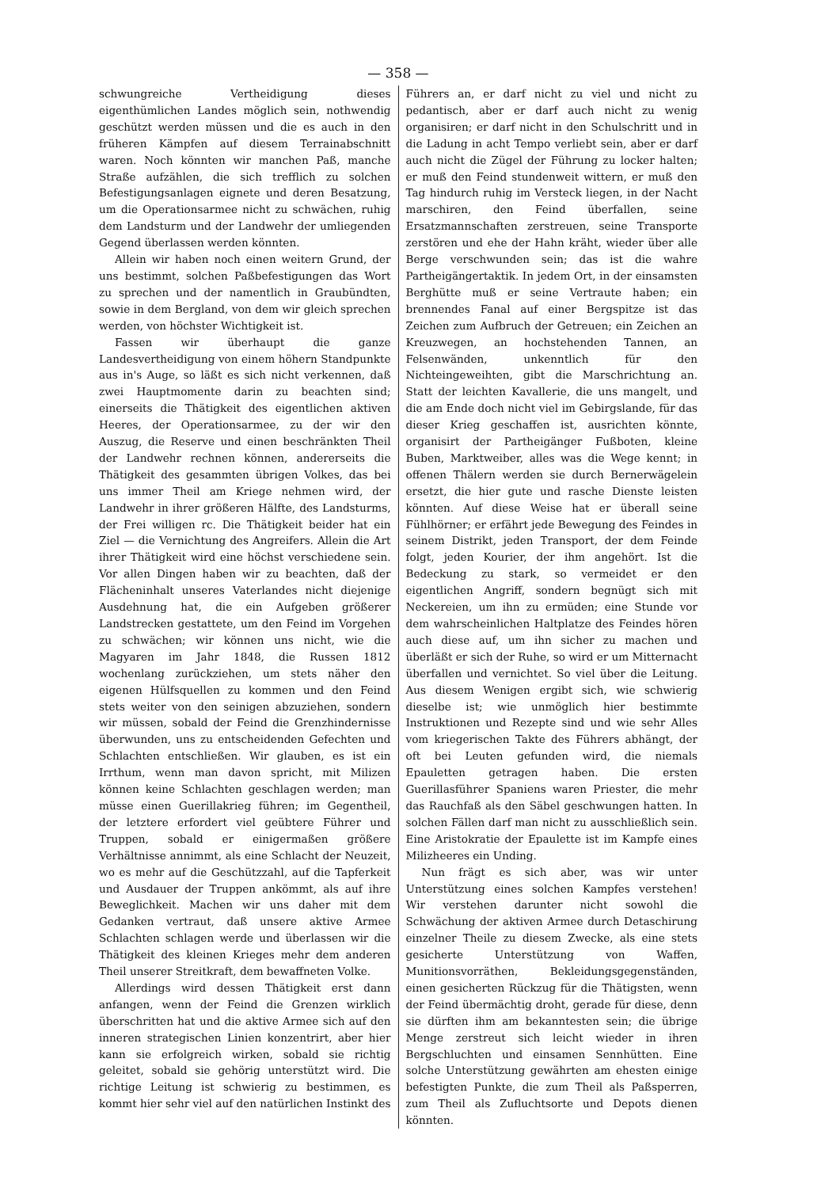— 358 —
schwungreiche Vertheidigung dieses eigenthümlichen Landes möglich sein, nothwendig geschützt werden müssen und die es auch in den früheren Kämpfen auf diesem Terrainabschnitt waren. Noch könnten wir manchen Paß, manche Straße aufzählen, die sich trefflich zu solchen Befestigungsanlagen eignete und deren Besatzung, um die Operationsarmee nicht zu schwächen, ruhig dem Landsturm und der Landwehr der umliegenden Gegend überlassen werden könnten.
Allein wir haben noch einen weitern Grund, der uns bestimmt, solchen Paßbefestigungen das Wort zu sprechen und der namentlich in Graubündten, sowie in dem Bergland, von dem wir gleich sprechen werden, von höchster Wichtigkeit ist.
Fassen wir überhaupt die ganze Landesvertheidigung von einem höhern Standpunkte aus in's Auge, so läßt es sich nicht verkennen, daß zwei Hauptmomente darin zu beachten sind; einerseits die Thätigkeit des eigentlichen aktiven Heeres, der Operationsarmee, zu der wir den Auszug, die Reserve und einen beschränkten Theil der Landwehr rechnen können, andererseits die Thätigkeit des gesammten übrigen Volkes, das bei uns immer Theil am Kriege nehmen wird, der Landwehr in ihrer größeren Hälfte, des Landsturms, der Frei willigen rc. Die Thätigkeit beider hat ein Ziel — die Vernichtung des Angreifers. Allein die Art ihrer Thätigkeit wird eine höchst verschiedene sein. Vor allen Dingen haben wir zu beachten, daß der Flächeninhalt unseres Vaterlandes nicht diejenige Ausdehnung hat, die ein Aufgeben größerer Landstrecken gestattete, um den Feind im Vorgehen zu schwächen; wir können uns nicht, wie die Magyaren im Jahr 1848, die Russen 1812 wochenlang zurückziehen, um stets näher den eigenen Hülfsquellen zu kommen und den Feind stets weiter von den seinigen abzuziehen, sondern wir müssen, sobald der Feind die Grenzhindernisse überwunden, uns zu entscheidenden Gefechten und Schlachten entschließen. Wir glauben, es ist ein Irrthum, wenn man davon spricht, mit Milizen können keine Schlachten geschlagen werden; man müsse einen Guerillakrieg führen; im Gegentheil, der letztere erfordert viel geübtere Führer und Truppen, sobald er einigermaßen größere Verhältnisse annimmt, als eine Schlacht der Neuzeit, wo es mehr auf die Geschützzahl, auf die Tapferkeit und Ausdauer der Truppen ankömmt, als auf ihre Beweglichkeit. Machen wir uns daher mit dem Gedanken vertraut, daß unsere aktive Armee Schlachten schlagen werde und überlassen wir die Thätigkeit des kleinen Krieges mehr dem anderen Theil unserer Streitkraft, dem bewaffneten Volke.
Allerdings wird dessen Thätigkeit erst dann anfangen, wenn der Feind die Grenzen wirklich überschritten hat und die aktive Armee sich auf den inneren strategischen Linien konzentrirt, aber hier kann sie erfolgreich wirken, sobald sie richtig geleitet, sobald sie gehörig unterstützt wird. Die richtige Leitung ist schwierig zu bestimmen, es kommt hier sehr viel auf den natürlichen Instinkt des
Führers an, er darf nicht zu viel und nicht zu pedantisch, aber er darf auch nicht zu wenig organisiren; er darf nicht in den Schulschritt und in die Ladung in acht Tempo verliebt sein, aber er darf auch nicht die Zügel der Führung zu locker halten; er muß den Feind stundenweit wittern, er muß den Tag hindurch ruhig im Versteck liegen, in der Nacht marschiren, den Feind überfallen, seine Ersatzmannschaften zerstreuen, seine Transporte zerstören und ehe der Hahn kräht, wieder über alle Berge verschwunden sein; das ist die wahre Partheigängertaktik. In jedem Ort, in der einsamsten Berghütte muß er seine Vertraute haben; ein brennendes Fanal auf einer Bergspitze ist das Zeichen zum Aufbruch der Getreuen; ein Zeichen an Kreuzwegen, an hochstehenden Tannen, an Felsenwänden, unkenntlich für den Nichteingeweihten, gibt die Marschrichtung an. Statt der leichten Kavallerie, die uns mangelt, und die am Ende doch nicht viel im Gebirgslande, für das dieser Krieg geschaffen ist, ausrichten könnte, organisirt der Partheigänger Fußboten, kleine Buben, Marktweiber, alles was die Wege kennt; in offenen Thälern werden sie durch Bernerwägelein ersetzt, die hier gute und rasche Dienste leisten könnten. Auf diese Weise hat er überall seine Fühlhörner; er erfährt jede Bewegung des Feindes in seinem Distrikt, jeden Transport, der dem Feinde folgt, jeden Kourier, der ihm angehört. Ist die Bedeckung zu stark, so vermeidet er den eigentlichen Angriff, sondern begnügt sich mit Neckereien, um ihn zu ermüden; eine Stunde vor dem wahrscheinlichen Haltplatze des Feindes hören auch diese auf, um ihn sicher zu machen und überläßt er sich der Ruhe, so wird er um Mitternacht überfallen und vernichtet. So viel über die Leitung. Aus diesem Wenigen ergibt sich, wie schwierig dieselbe ist; wie unmöglich hier bestimmte Instruktionen und Rezepte sind und wie sehr Alles vom kriegerischen Takte des Führers abhängt, der oft bei Leuten gefunden wird, die niemals Epauletten getragen haben. Die ersten Guerillasführer Spaniens waren Priester, die mehr das Rauchfaß als den Säbel geschwungen hatten. In solchen Fällen darf man nicht zu ausschließlich sein. Eine Aristokratie der Epaulette ist im Kampfe eines Milizheeres ein Unding.
Nun frägt es sich aber, was wir unter Unterstützung eines solchen Kampfes verstehen! Wir verstehen darunter nicht sowohl die Schwächung der aktiven Armee durch Detaschirung einzelner Theile zu diesem Zwecke, als eine stets gesicherte Unterstützung von Waffen, Munitionsvorräthen, Bekleidungsgegenständen, einen gesicherten Rückzug für die Thätigsten, wenn der Feind übermächtig droht, gerade für diese, denn sie dürften ihm am bekanntesten sein; die übrige Menge zerstreut sich leicht wieder in ihren Bergschluchten und einsamen Sennhütten. Eine solche Unterstützung gewährten am ehesten einige befestigten Punkte, die zum Theil als Paßsperren, zum Theil als Zufluchtsorte und Depots dienen könnten.